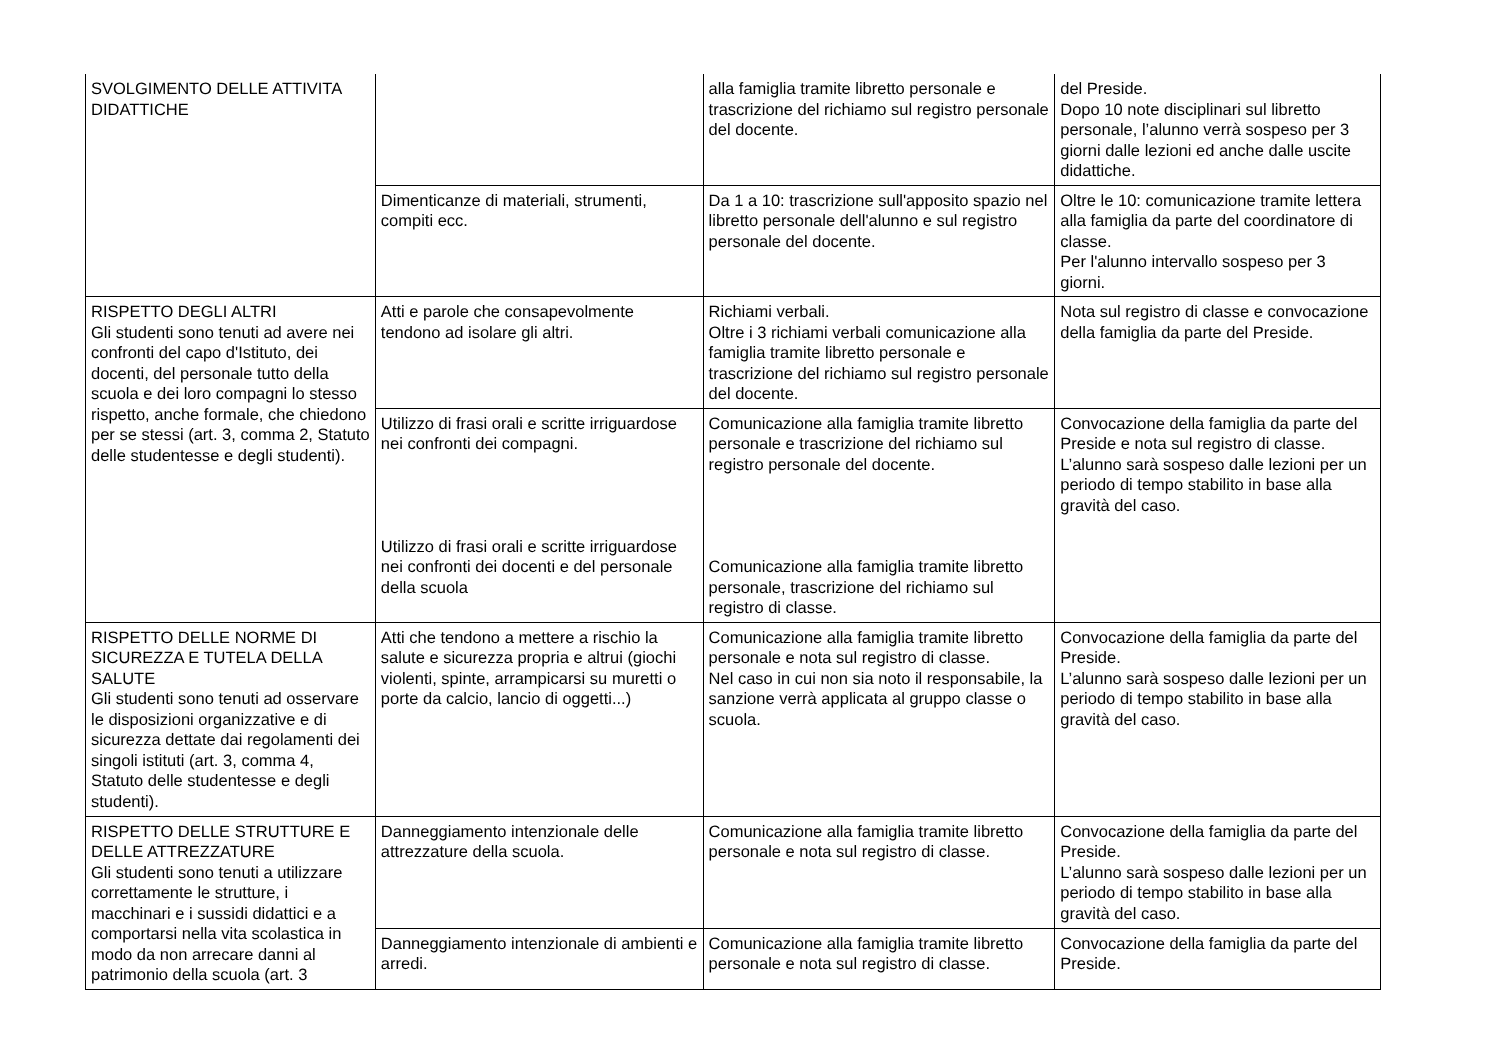| SVOLGIMENTO DELLE ATTIVITA DIDATTICHE | | alla famiglia tramite libretto personale e trascrizione del richiamo sul registro personale del docente. | del Preside. Dopo 10 note disciplinari sul libretto personale, l’alunno verrà sospeso per 3 giorni dalle lezioni ed anche dalle uscite didattiche. |
| | Dimenticanze di materiali, strumenti, compiti ecc. | Da 1 a 10: trascrizione sull'apposito spazio nel libretto personale dell'alunno e sul registro personale del docente. | Oltre le 10: comunicazione tramite lettera alla famiglia da parte del coordinatore di classe. Per l'alunno intervallo sospeso per 3 giorni. |
| RISPETTO DEGLI ALTRI Gli studenti sono tenuti ad avere nei confronti del capo d'Istituto, dei docenti, del personale tutto della scuola e dei loro compagni lo stesso rispetto, anche formale, che chiedono per se stessi (art. 3, comma 2, Statuto delle studentesse e degli studenti). | Atti e parole che consapevolmente tendono ad isolare gli altri. | Richiami verbali. Oltre i 3 richiami verbali comunicazione alla famiglia tramite libretto personale e trascrizione del richiamo sul registro personale del docente. | Nota sul registro di classe e convocazione della famiglia da parte del Preside. |
| | Utilizzo di frasi orali e scritte irriguardose nei confronti dei compagni. Utilizzo di frasi orali e scritte irriguardose nei confronti dei docenti e del personale della scuola | Comunicazione alla famiglia tramite libretto personale e trascrizione del richiamo sul registro personale del docente. Comunicazione alla famiglia tramite libretto personale, trascrizione del richiamo sul registro di classe. | Convocazione della famiglia da parte del Preside e nota sul registro di classe. L’alunno sarà sospeso dalle lezioni per un periodo di tempo stabilito in base alla gravità del caso. |
| RISPETTO DELLE NORME DI SICUREZZA E TUTELA DELLA SALUTE Gli studenti sono tenuti ad osservare le disposizioni organizzative e di sicurezza dettate dai regolamenti dei singoli istituti (art. 3, comma 4, Statuto delle studentesse e degli studenti). | Atti che tendono a mettere a rischio la salute e sicurezza propria e altrui (giochi violenti, spinte, arrampicarsi su muretti o porte da calcio, lancio di oggetti...) | Comunicazione alla famiglia tramite libretto personale e nota sul registro di classe. Nel caso in cui non sia noto il responsabile, la sanzione verrà applicata al gruppo classe o scuola. | Convocazione della famiglia da parte del Preside. L’alunno sarà sospeso dalle lezioni per un periodo di tempo stabilito in base alla gravità del caso. |
| RISPETTO DELLE STRUTTURE E DELLE ATTREZZATURE Gli studenti sono tenuti a utilizzare correttamente le strutture, i macchinari e i sussidi didattici e a comportarsi nella vita scolastica in modo da non arrecare danni al patrimonio della scuola (art. 3 | Danneggiamento intenzionale delle attrezzature della scuola. | Comunicazione alla famiglia tramite libretto personale e nota sul registro di classe. | Convocazione della famiglia da parte del Preside. L’alunno sarà sospeso dalle lezioni per un periodo di tempo stabilito in base alla gravità del caso. |
| | Danneggiamento intenzionale di ambienti e arredi. | Comunicazione alla famiglia tramite libretto personale e nota sul registro di classe. | Convocazione della famiglia da parte del Preside. |